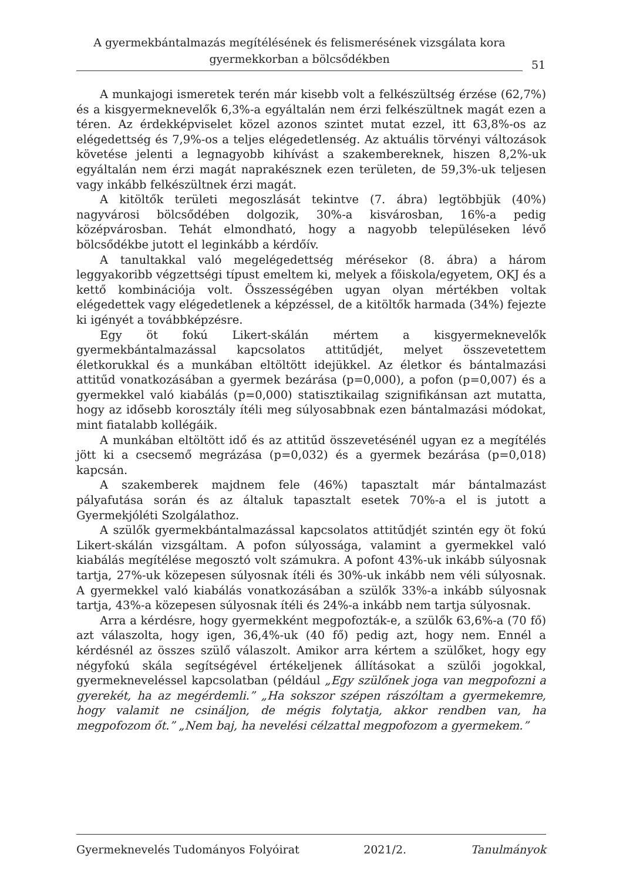A gyermekbántalmazás megítélésének és felismerésének vizsgálata kora gyermekkorban a bölcsődékben
51
A munkajogi ismeretek terén már kisebb volt a felkészültség érzése (62,7%) és a kisgyermeknevelők 6,3%-a egyáltalán nem érzi felkészültnek magát ezen a téren. Az érdekképviselet közel azonos szintet mutat ezzel, itt 63,8%-os az elégedettség és 7,9%-os a teljes elégedetlenség. Az aktuális törvényi változások követése jelenti a legnagyobb kihívást a szakembereknek, hiszen 8,2%-uk egyáltalán nem érzi magát naprakésznek ezen területen, de 59,3%-uk teljesen vagy inkább felkészültnek érzi magát.
A kitöltők területi megoszlását tekintve (7. ábra) legtöbbjük (40%) nagyvárosi bölcsődében dolgozik, 30%-a kisvárosban, 16%-a pedig középvárosban. Tehát elmondható, hogy a nagyobb településeken lévő bölcsődékbe jutott el leginkább a kérdőív.
A tanultakkal való megelégedettség mérésekor (8. ábra) a három leggyakoribb végzettségi típust emeltem ki, melyek a főiskola/egyetem, OKJ és a kettő kombinációja volt. Összességében ugyan olyan mértékben voltak elégedettek vagy elégedetlenek a képzéssel, de a kitöltők harmada (34%) fejezte ki igényét a továbbképzésre.
Egy öt fokú Likert-skálán mértem a kisgyermeknevelők gyermekbántalmazással kapcsolatos attitűdjét, melyet összevetettem életkorukkal és a munkában eltöltött idejükkel. Az életkor és bántalmazási attitűd vonatkozásában a gyermek bezárása (p=0,000), a pofon (p=0,007) és a gyermekkel való kiabálás (p=0,000) statisztikailag szignifikánsan azt mutatta, hogy az idősebb korosztály ítéli meg súlyosabbnak ezen bántalmazási módokat, mint fiatalabb kollégáik.
A munkában eltöltött idő és az attitűd összevetésénél ugyan ez a megítélés jött ki a csecsemő megrázása (p=0,032) és a gyermek bezárása (p=0,018) kapcsán.
A szakemberek majdnem fele (46%) tapasztalt már bántalmazást pályafutása során és az általuk tapasztalt esetek 70%-a el is jutott a Gyermekjóléti Szolgálathoz.
A szülők gyermekbántalmazással kapcsolatos attitűdjét szintén egy öt fokú Likert-skálán vizsgáltam. A pofon súlyossága, valamint a gyermekkel való kiabálás megítélése megosztó volt számukra. A pofont 43%-uk inkább súlyosnak tartja, 27%-uk közepesen súlyosnak ítéli és 30%-uk inkább nem véli súlyosnak. A gyermekkel való kiabálás vonatkozásában a szülők 33%-a inkább súlyosnak tartja, 43%-a közepesen súlyosnak ítéli és 24%-a inkább nem tartja súlyosnak.
Arra a kérdésre, hogy gyermekként megpofozták-e, a szülők 63,6%-a (70 fő) azt válaszolta, hogy igen, 36,4%-uk (40 fő) pedig azt, hogy nem. Ennél a kérdésnél az összes szülő válaszolt. Amikor arra kértem a szülőket, hogy egy négyfokú skála segítségével értékeljenek állításokat a szülői jogokkal, gyermekneveléssel kapcsolatban (például „Egy szülőnek joga van megpofozni a gyerekét, ha az megérdemli.” „Ha sokszor szépen rászóltam a gyermekemre, hogy valamit ne csináljon, de mégis folytatja, akkor rendben van, ha megpofozom őt.” „Nem baj, ha nevelési célzattal megpofozom a gyermekem.”
Gyermeknevelés Tudományos Folyóirat 2021/2. Tanulmányok